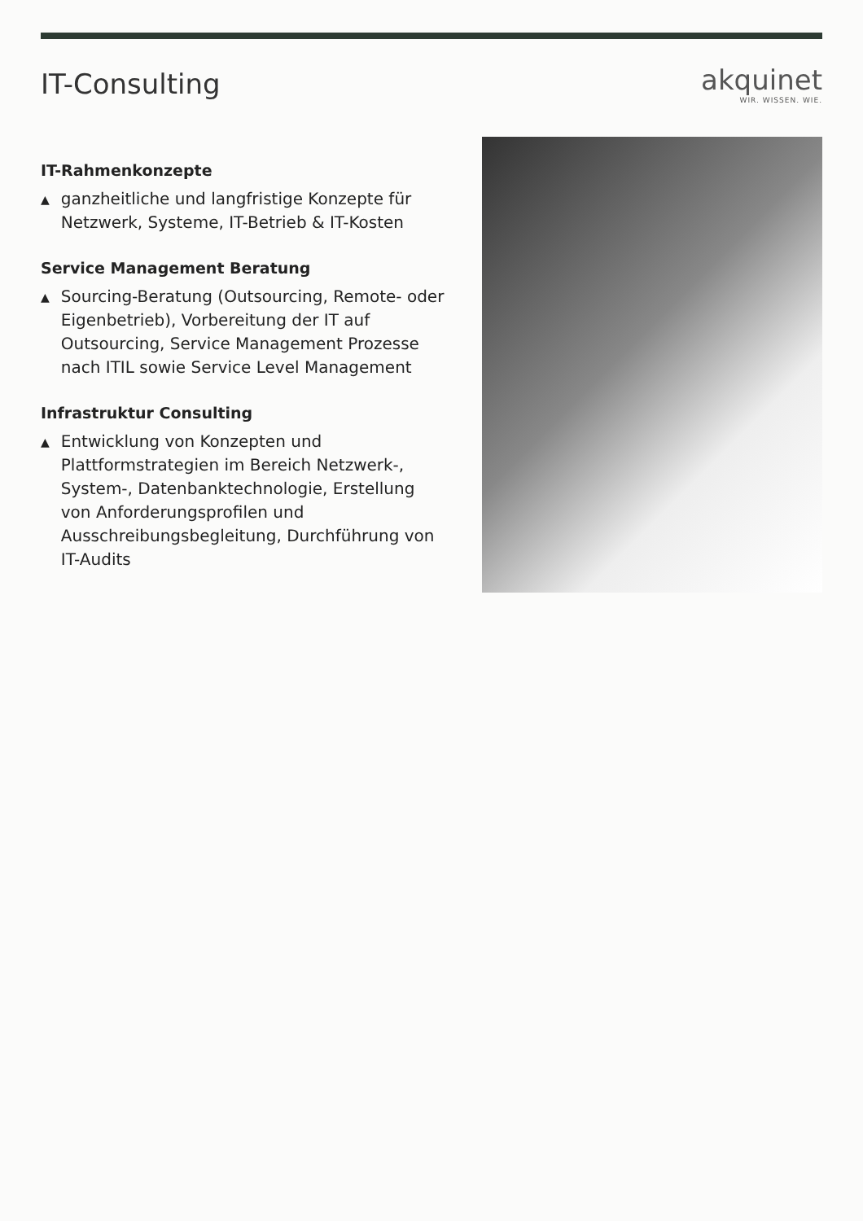IT-Consulting akquinet
WIR. WISSEN. WIE.
IT-Rahmenkonzepte
▲ ganzheitliche und langfristige Konzepte für Netzwerk, Systeme, IT-Betrieb & IT-Kosten
Service Management Beratung
▲ Sourcing-Beratung (Outsourcing, Remote- oder Eigenbetrieb), Vorbereitung der IT auf Outsourcing, Service Management Prozesse nach ITIL sowie Service Level Management
Infrastruktur Consulting
▲ Entwicklung von Konzepten und Plattformstrategien im Bereich Netzwerk-, System-, Datenbanktechnologie, Erstellung von Anforderungsprofilen und Ausschreibungsbegleitung, Durchführung von IT-Audits